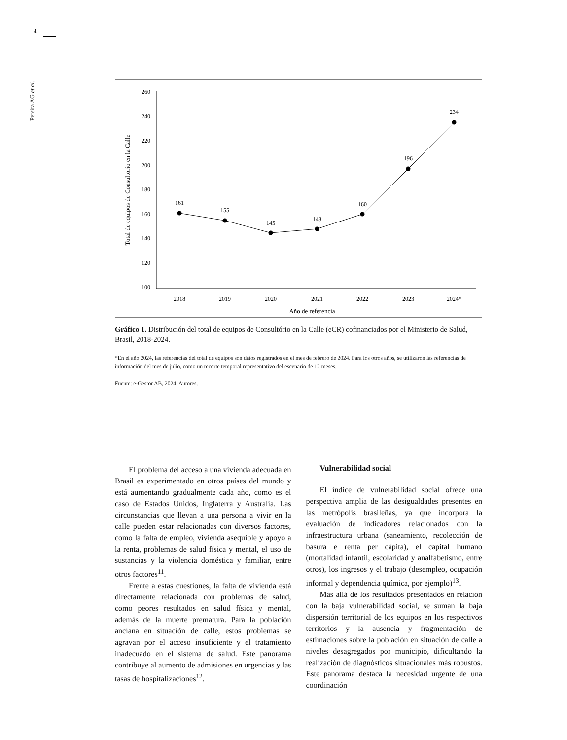4
Pereira AG et al.
260
240
220
200
180
160
140
120
100
Total de equipos de Consultorio en la Calle
161
155
145
148
160
196
234
2018
2019
2020
2021
2022
2023
2024*
Año de referencia
Gráfico 1. Distribución del total de equipos de Consultório en la Calle (eCR) cofinanciados por el Ministerio de Salud, Brasil, 2018-2024.
*En el año 2024, las referencias del total de equipos son datos registrados en el mes de febrero de 2024. Para los otros años, se utilizaron las referencias de información del mes de julio, como un recorte temporal representativo del escenario de 12 meses.
Fuente: e-Gestor AB, 2024. Autores.
El problema del acceso a una vivienda adecuada en Brasil es experimentado en otros países del mundo y está aumentando gradualmente cada año, como es el caso de Estados Unidos, Inglaterra y Australia. Las circunstancias que llevan a una persona a vivir en la calle pueden estar relacionadas con diversos factores, como la falta de empleo, vivienda asequible y apoyo a la renta, problemas de salud física y mental, el uso de sustancias y la violencia doméstica y familiar, entre otros factores<sup>11</sup>.
Frente a estas cuestiones, la falta de vivienda está directamente relacionada con problemas de salud, como peores resultados en salud física y mental, además de la muerte prematura. Para la población anciana en situación de calle, estos problemas se agravan por el acceso insuficiente y el tratamiento inadecuado en el sistema de salud. Este panorama contribuye al aumento de admisiones en urgencias y las tasas de hospitalizaciones<sup>12</sup>.
Vulnerabilidad social
El índice de vulnerabilidad social ofrece una perspectiva amplia de las desigualdades presentes en las metrópolis brasileñas, ya que incorpora la evaluación de indicadores relacionados con la infraestructura urbana (saneamiento, recolección de basura e renta per cápita), el capital humano (mortalidad infantil, escolaridad y analfabetismo, entre otros), los ingresos y el trabajo (desempleo, ocupación informal y dependencia química, por ejemplo)<sup>13</sup>.
Más allá de los resultados presentados en relación con la baja vulnerabilidad social, se suman la baja dispersión territorial de los equipos en los respectivos territorios y la ausencia y fragmentación de estimaciones sobre la población en situación de calle a niveles desagregados por municipio, dificultando la realización de diagnósticos situacionales más robustos. Este panorama destaca la necesidad urgente de una coordinación